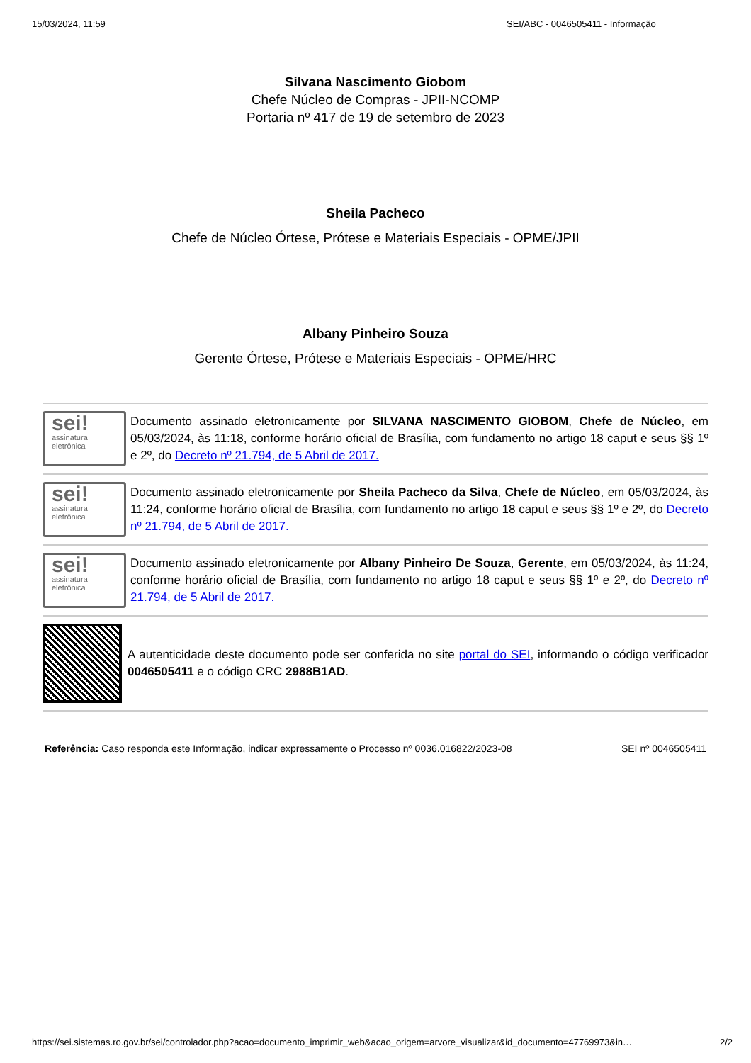15/03/2024, 11:59 SEI/ABC - 0046505411 - Informação
Silvana Nascimento Giobom
Chefe Núcleo de Compras - JPII-NCOMP
Portaria nº 417 de 19 de setembro de 2023
Sheila Pacheco
Chefe de Núcleo Órtese, Prótese e Materiais Especiais - OPME/JPII
Albany Pinheiro Souza
Gerente Órtese, Prótese e Materiais Especiais - OPME/HRC
sei!
assinatura
eletrônica
Documento assinado eletronicamente por SILVANA NASCIMENTO GIOBOM, Chefe de Núcleo, em 05/03/2024, às 11:18, conforme horário oficial de Brasília, com fundamento no artigo 18 caput e seus §§ 1º e 2º, do Decreto nº 21.794, de 5 Abril de 2017.
sei!
assinatura
eletrônica
Documento assinado eletronicamente por Sheila Pacheco da Silva, Chefe de Núcleo, em 05/03/2024, às 11:24, conforme horário oficial de Brasília, com fundamento no artigo 18 caput e seus §§ 1º e 2º, do Decreto nº 21.794, de 5 Abril de 2017.
sei!
assinatura
eletrônica
Documento assinado eletronicamente por Albany Pinheiro De Souza, Gerente, em 05/03/2024, às 11:24, conforme horário oficial de Brasília, com fundamento no artigo 18 caput e seus §§ 1º e 2º, do Decreto nº 21.794, de 5 Abril de 2017.
A autenticidade deste documento pode ser conferida no site portal do SEI, informando o código verificador 0046505411 e o código CRC 2988B1AD.
Referência: Caso responda este Informação, indicar expressamente o Processo nº 0036.016822/2023-08 SEI nº 0046505411
https://sei.sistemas.ro.gov.br/sei/controlador.php?acao=documento_imprimir_web&acao_origem=arvore_visualizar&id_documento=47769973&in… 2/2